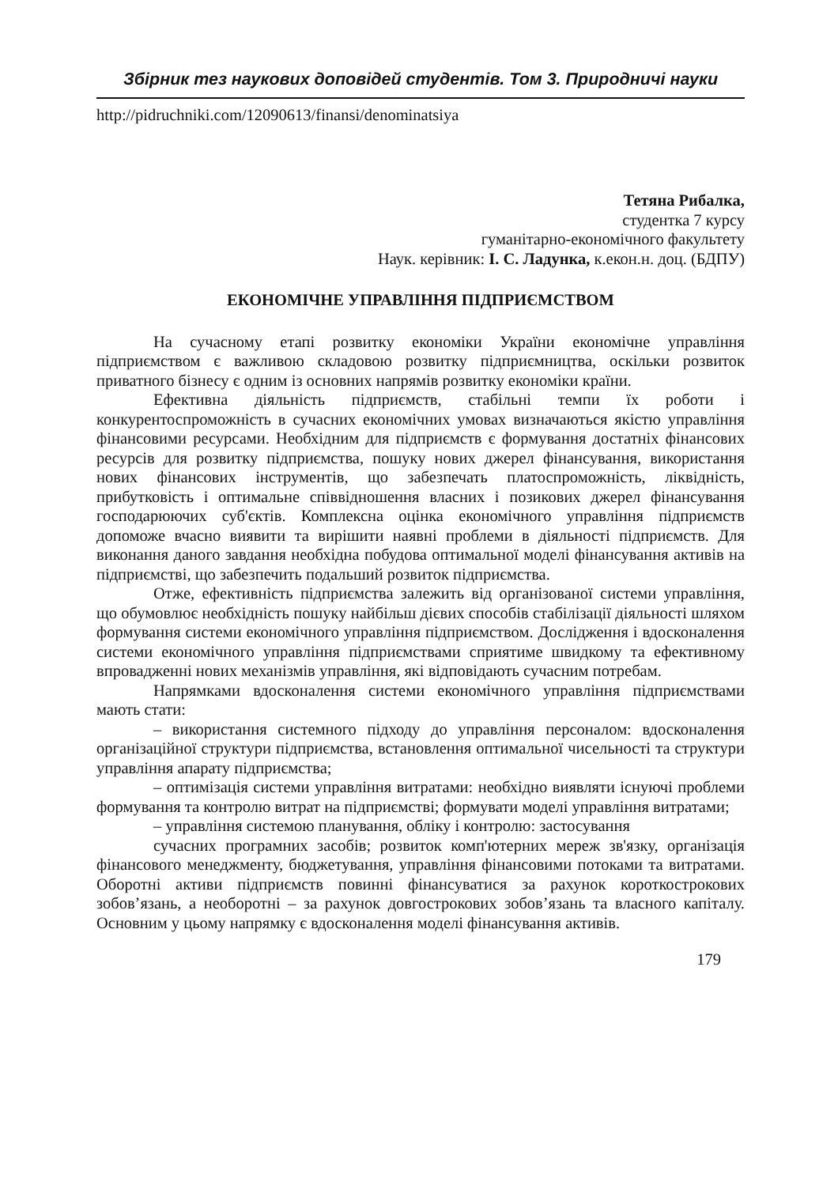Збірник тез наукових доповідей студентів. Том 3. Природничі науки
http://pidruchniki.com/12090613/finansi/denominatsiya
Тетяна Рибалка,
студентка 7 курсу
гуманітарно-економічного факультету
Наук. керівник: І. С. Ладунка, к.екон.н. доц. (БДПУ)
ЕКОНОМІЧНЕ УПРАВЛІННЯ ПІДПРИЄМСТВОМ
На сучасному етапі розвитку економіки України економічне управління підприємством є важливою складовою розвитку підприємництва, оскільки розвиток приватного бізнесу є одним із основних напрямів розвитку економіки країни.
Ефективна діяльність підприємств, стабільні темпи їх роботи і конкурентоспроможність в сучасних економічних умовах визначаються якістю управління фінансовими ресурсами. Необхідним для підприємств є формування достатніх фінансових ресурсів для розвитку підприємства, пошуку нових джерел фінансування, використання нових фінансових інструментів, що забезпечать платоспроможність, ліквідність, прибутковість і оптимальне співвідношення власних і позикових джерел фінансування господарюючих суб'єктів. Комплексна оцінка економічного управління підприємств допоможе вчасно виявити та вирішити наявні проблеми в діяльності підприємств. Для виконання даного завдання необхідна побудова оптимальної моделі фінансування активів на підприємстві, що забезпечить подальший розвиток підприємства.
Отже, ефективність підприємства залежить від організованої системи управління, що обумовлює необхідність пошуку найбільш дієвих способів стабілізації діяльності шляхом формування системи економічного управління підприємством. Дослідження і вдосконалення системи економічного управління підприємствами сприятиме швидкому та ефективному впровадженні нових механізмів управління, які відповідають сучасним потребам.
Напрямками вдосконалення системи економічного управління підприємствами мають стати:
– використання системного підходу до управління персоналом: вдосконалення організаційної структури підприємства, встановлення оптимальної чисельності та структури управління апарату підприємства;
– оптимізація системи управління витратами: необхідно виявляти існуючі проблеми формування та контролю витрат на підприємстві; формувати моделі управління витратами;
– управління системою планування, обліку і контролю: застосування
сучасних програмних засобів; розвиток комп'ютерних мереж зв'язку, організація фінансового менеджменту, бюджетування, управління фінансовими потоками та витратами. Оборотні активи підприємств повинні фінансуватися за рахунок короткострокових зобов’язань, а необоротні – за рахунок довгострокових зобов’язань та власного капіталу. Основним у цьому напрямку є вдосконалення моделі фінансування активів.
179